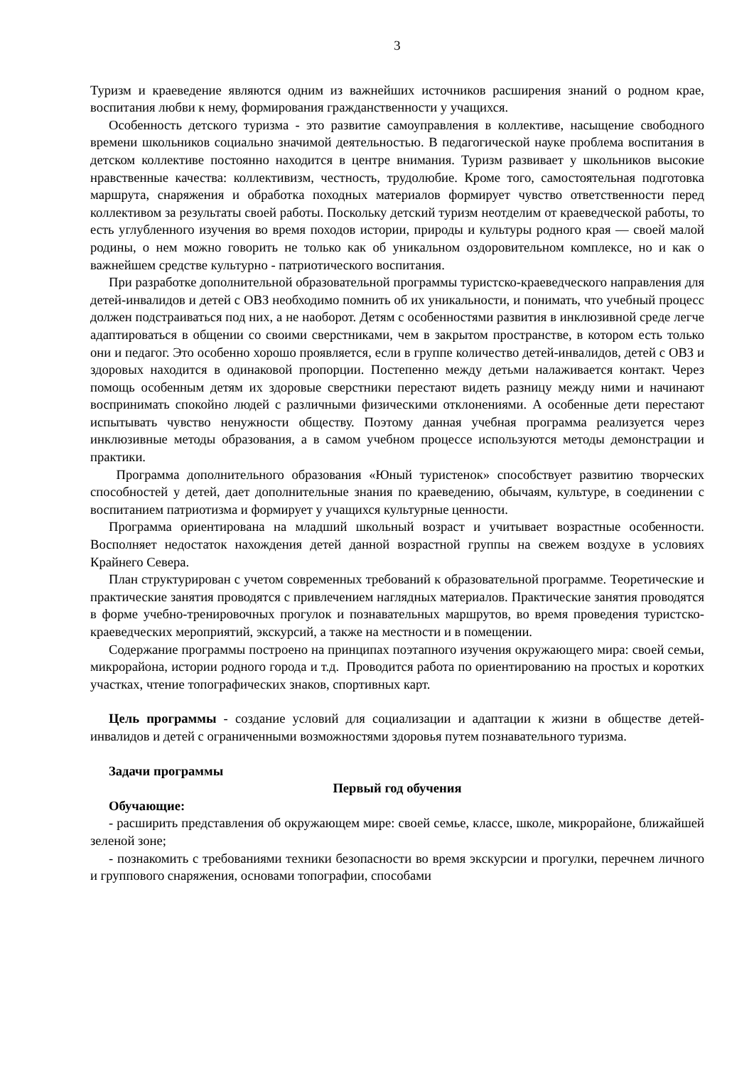3
Туризм и краеведение являются одним из важнейших источников расширения знаний о родном крае, воспитания любви к нему, формирования гражданственности у учащихся.
Особенность детского туризма - это развитие самоуправления в коллективе, насыщение свободного времени школьников социально значимой деятельностью. В педагогической науке проблема воспитания в детском коллективе постоянно находится в центре внимания. Туризм развивает у школьников высокие нравственные качества: коллективизм, честность, трудолюбие. Кроме того, самостоятельная подготовка маршрута, снаряжения и обработка походных материалов формирует чувство ответственности перед коллективом за результаты своей работы. Поскольку детский туризм неотделим от краеведческой работы, то есть углубленного изучения во время походов истории, природы и культуры родного края — своей малой родины, о нем можно говорить не только как об уникальном оздоровительном комплексе, но и как о важнейшем средстве культурно - патриотического воспитания.
При разработке дополнительной образовательной программы туристско-краеведческого направления для детей-инвалидов и детей с ОВЗ необходимо помнить об их уникальности, и понимать, что учебный процесс должен подстраиваться под них, а не наоборот. Детям с особенностями развития в инклюзивной среде легче адаптироваться в общении со своими сверстниками, чем в закрытом пространстве, в котором есть только они и педагог. Это особенно хорошо проявляется, если в группе количество детей-инвалидов, детей с ОВЗ и здоровых находится в одинаковой пропорции. Постепенно между детьми налаживается контакт. Через помощь особенным детям их здоровые сверстники перестают видеть разницу между ними и начинают воспринимать спокойно людей с различными физическими отклонениями. А особенные дети перестают испытывать чувство ненужности обществу. Поэтому данная учебная программа реализуется через инклюзивные методы образования, а в самом учебном процессе используются методы демонстрации и практики.
Программа дополнительного образования «Юный туристенок» способствует развитию творческих способностей у детей, дает дополнительные знания по краеведению, обычаям, культуре, в соединении с воспитанием патриотизма и формирует у учащихся культурные ценности.
Программа ориентирована на младший школьный возраст и учитывает возрастные особенности. Восполняет недостаток нахождения детей данной возрастной группы на свежем воздухе в условиях Крайнего Севера.
План структурирован с учетом современных требований к образовательной программе. Теоретические и практические занятия проводятся с привлечением наглядных материалов. Практические занятия проводятся в форме учебно-тренировочных прогулок и познавательных маршрутов, во время проведения туристско-краеведческих мероприятий, экскурсий, а также на местности и в помещении.
Содержание программы построено на принципах поэтапного изучения окружающего мира: своей семьи, микрорайона, истории родного города и т.д. Проводится работа по ориентированию на простых и коротких участках, чтение топографических знаков, спортивных карт.
Цель программы - создание условий для социализации и адаптации к жизни в обществе детей-инвалидов и детей с ограниченными возможностями здоровья путем познавательного туризма.
Задачи программы
Первый год обучения
Обучающие:
- расширить представления об окружающем мире: своей семье, классе, школе, микрорайоне, ближайшей зеленой зоне;
- познакомить с требованиями техники безопасности во время экскурсии и прогулки, перечнем личного и группового снаряжения, основами топографии, способами